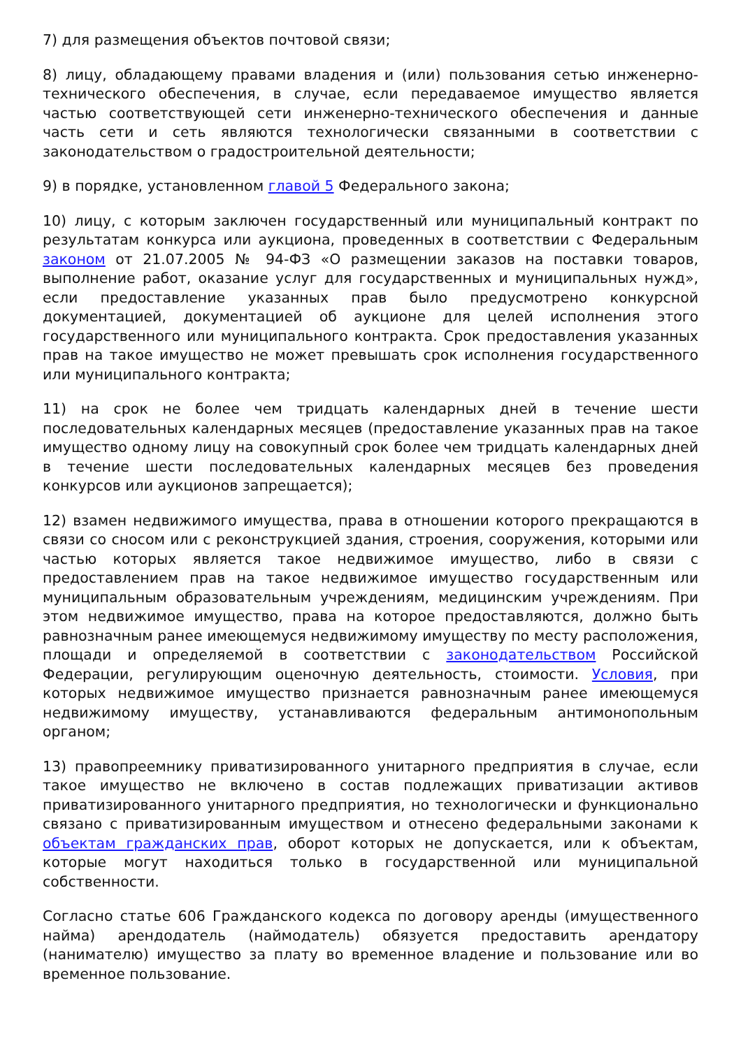7) для размещения объектов почтовой связи;
8) лицу, обладающему правами владения и (или) пользования сетью инженерно-технического обеспечения, в случае, если передаваемое имущество является частью соответствующей сети инженерно-технического обеспечения и данные часть сети и сеть являются технологически связанными в соответствии с законодательством о градостроительной деятельности;
9) в порядке, установленном главой 5 Федерального закона;
10) лицу, с которым заключен государственный или муниципальный контракт по результатам конкурса или аукциона, проведенных в соответствии с Федеральным законом от 21.07.2005 № 94-ФЗ «О размещении заказов на поставки товаров, выполнение работ, оказание услуг для государственных и муниципальных нужд», если предоставление указанных прав было предусмотрено конкурсной документацией, документацией об аукционе для целей исполнения этого государственного или муниципального контракта. Срок предоставления указанных прав на такое имущество не может превышать срок исполнения государственного или муниципального контракта;
11) на срок не более чем тридцать календарных дней в течение шести последовательных календарных месяцев (предоставление указанных прав на такое имущество одному лицу на совокупный срок более чем тридцать календарных дней в течение шести последовательных календарных месяцев без проведения конкурсов или аукционов запрещается);
12) взамен недвижимого имущества, права в отношении которого прекращаются в связи со сносом или с реконструкцией здания, строения, сооружения, которыми или частью которых является такое недвижимое имущество, либо в связи с предоставлением прав на такое недвижимое имущество государственным или муниципальным образовательным учреждениям, медицинским учреждениям. При этом недвижимое имущество, права на которое предоставляются, должно быть равнозначным ранее имеющемуся недвижимому имуществу по месту расположения, площади и определяемой в соответствии с законодательством Российской Федерации, регулирующим оценочную деятельность, стоимости. Условия, при которых недвижимое имущество признается равнозначным ранее имеющемуся недвижимому имуществу, устанавливаются федеральным антимонопольным органом;
13) правопреемнику приватизированного унитарного предприятия в случае, если такое имущество не включено в состав подлежащих приватизации активов приватизированного унитарного предприятия, но технологически и функционально связано с приватизированным имуществом и отнесено федеральными законами к объектам гражданских прав, оборот которых не допускается, или к объектам, которые могут находиться только в государственной или муниципальной собственности.
Согласно статье 606 Гражданского кодекса по договору аренды (имущественного найма) арендодатель (наймодатель) обязуется предоставить арендатору (нанимателю) имущество за плату во временное владение и пользование или во временное пользование.